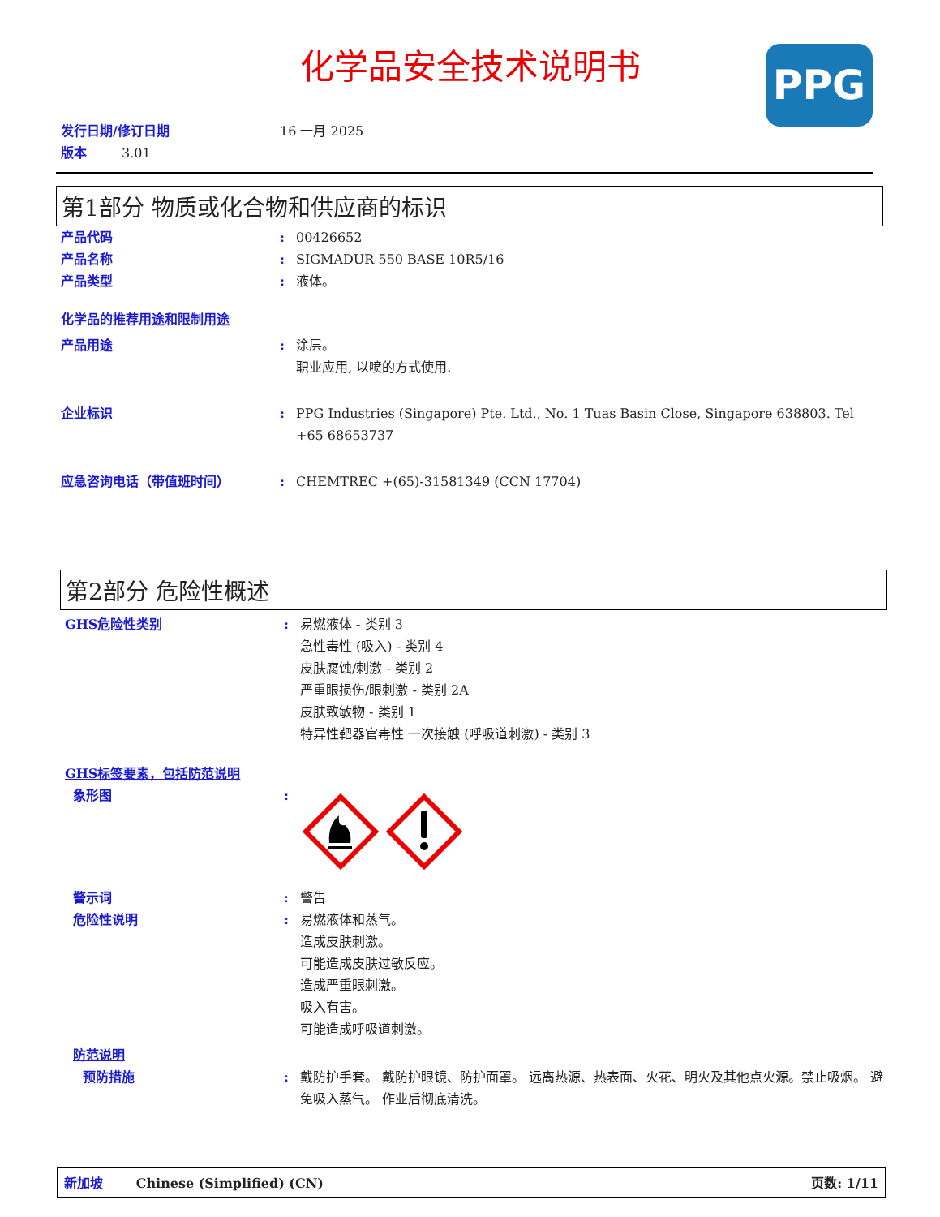化学品安全技术说明书
PPG
发行日期/修订日期 16 一月 2025
版本 3.01
第1部分 物质或化合物和供应商的标识
产品代码 : 00426652
产品名称 : SIGMADUR 550 BASE 10R5/16
产品类型 : 液体。
化学品的推荐用途和限制用途
产品用途 : 涂层。
职业应用, 以喷的方式使用.
企业标识 : PPG Industries (Singapore) Pte. Ltd., No. 1 Tuas Basin Close, Singapore 638803. Tel +65 68653737
应急咨询电话（带值班时间） : CHEMTREC +(65)-31581349 (CCN 17704)
第2部分 危险性概述
GHS危险性类别 : 易燃液体 - 类别 3
急性毒性 (吸入) - 类别 4
皮肤腐蚀/刺激 - 类别 2
严重眼损伤/眼刺激 - 类别 2A
皮肤致敏物 - 类别 1
特异性靶器官毒性 一次接触 (呼吸道刺激) - 类别 3
GHS标签要素，包括防范说明
象形图 :
警示词 : 警告
危险性说明 : 易燃液体和蒸气。
造成皮肤刺激。
可能造成皮肤过敏反应。
造成严重眼刺激。
吸入有害。
可能造成呼吸道刺激。
防范说明
预防措施 : 戴防护手套。 戴防护眼镜、防护面罩。 远离热源、热表面、火花、明火及其他点火源。禁止吸烟。 避免吸入蒸气。 作业后彻底清洗。
新加坡 Chinese (Simplified) (CN) 页数: 1/11